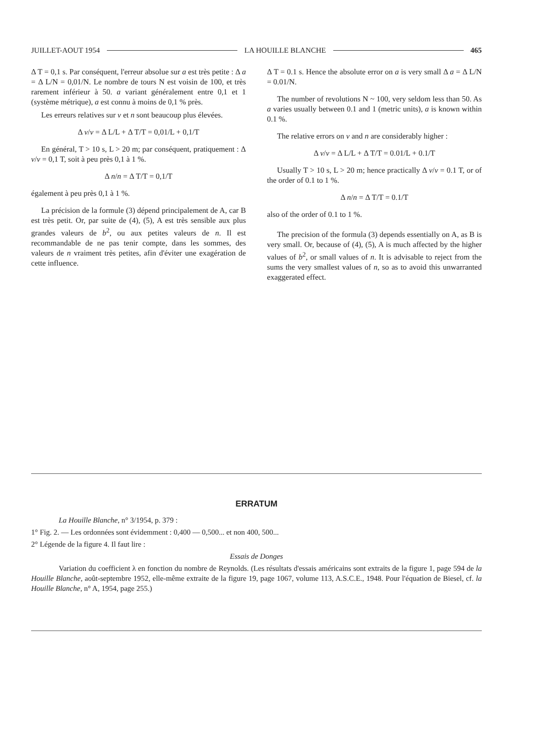JUILLET-AOUT 1954 LA HOUILLE BLANCHE 465
Δ T = 0,1 s. Par conséquent, l'erreur absolue sur a est très petite : Δ a = Δ L/N = 0,01/N. Le nombre de tours N est voisin de 100, et très rarement inférieur à 50. a variant généralement entre 0,1 et 1 (système métrique), a est connu à moins de 0,1 % près.
Les erreurs relatives sur v et n sont beaucoup plus élevées.
Δ v/v = Δ L/L + Δ T/T = 0,01/L + 0,1/T
En général, T > 10 s, L > 20 m; par conséquent, pratiquement : Δ v/v = 0,1 T, soit à peu près 0,1 à 1 %.
Δ n/n = Δ T/T = 0,1/T
également à peu près 0,1 à 1 %.
La précision de la formule (3) dépend principalement de A, car B est très petit. Or, par suite de (4), (5), A est très sensible aux plus grandes valeurs de b<sup>2</sup>, ou aux petites valeurs de n. Il est recommandable de ne pas tenir compte, dans les sommes, des valeurs de n vraiment très petites, afin d'éviter une exagération de cette influence.
Δ T = 0.1 s. Hence the absolute error on a is very small Δ a = Δ L/N = 0.01/N.
The number of revolutions N ~ 100, very seldom less than 50. As a varies usually between 0.1 and 1 (metric units), a is known within 0.1 %.
The relative errors on v and n are considerably higher :
Δ v/v = Δ L/L + Δ T/T = 0.01/L + 0.1/T
Usually T > 10 s, L > 20 m; hence practically Δ v/v = 0.1 T, or of the order of 0.1 to 1 %.
Δ n/n = Δ T/T = 0.1/T
also of the order of 0.1 to 1 %.
The precision of the formula (3) depends essentially on A, as B is very small. Or, because of (4), (5), A is much affected by the higher values of b<sup>2</sup>, or small values of n. It is advisable to reject from the sums the very smallest values of n, so as to avoid this unwarranted exaggerated effect.
ERRATUM
La Houille Blanche, n° 3/1954, p. 379 :
1° Fig. 2. — Les ordonnées sont évidemment : 0,400 — 0,500... et non 400, 500...
2° Légende de la figure 4. Il faut lire :
Essais de Donges
Variation du coefficient λ en fonction du nombre de Reynolds. (Les résultats d'essais américains sont extraits de la figure 1, page 594 de la Houille Blanche, août-septembre 1952, elle-même extraite de la figure 19, page 1067, volume 113, A.S.C.E., 1948. Pour l'équation de Biesel, cf. la Houille Blanche, n° A, 1954, page 255.)